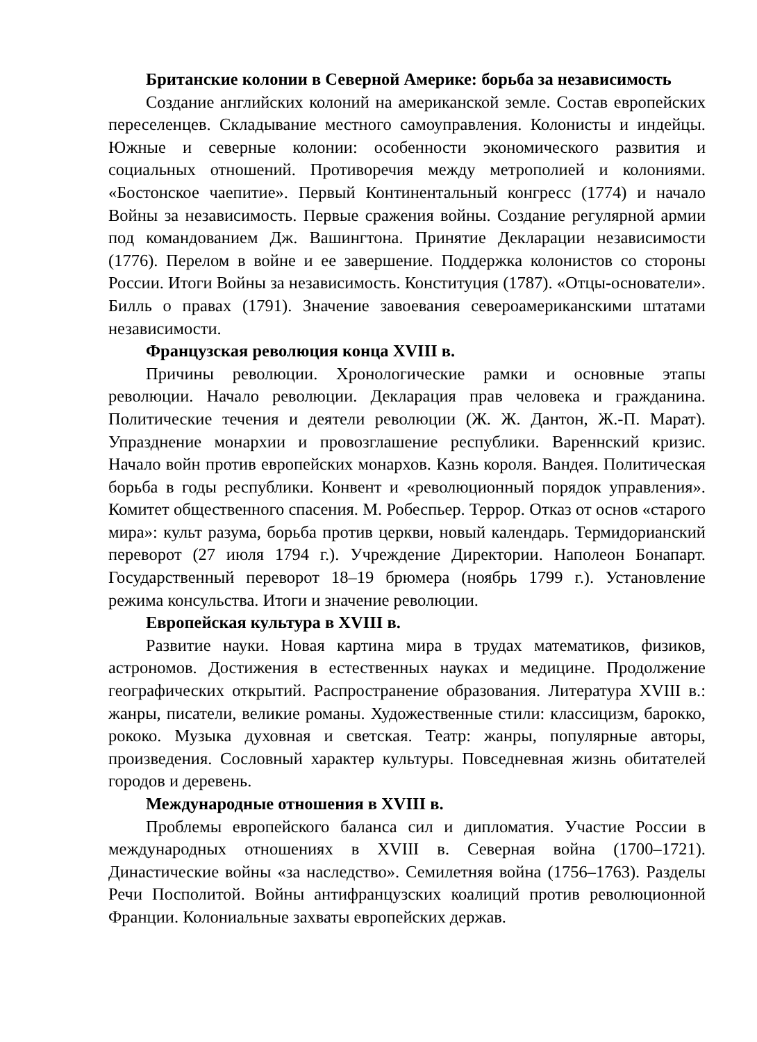Британские колонии в Северной Америке: борьба за независимость
Создание английских колоний на американской земле. Состав европейских переселенцев. Складывание местного самоуправления. Колонисты и индейцы. Южные и северные колонии: особенности экономического развития и социальных отношений. Противоречия между метрополией и колониями. «Бостонское чаепитие». Первый Континентальный конгресс (1774) и начало Войны за независимость. Первые сражения войны. Создание регулярной армии под командованием Дж. Вашингтона. Принятие Декларации независимости (1776). Перелом в войне и ее завершение. Поддержка колонистов со стороны России. Итоги Войны за независимость. Конституция (1787). «Отцы-основатели». Билль о правах (1791). Значение завоевания североамериканскими штатами независимости.
Французская революция конца XVIII в.
Причины революции. Хронологические рамки и основные этапы революции. Начало революции. Декларация прав человека и гражданина. Политические течения и деятели революции (Ж. Ж. Дантон, Ж.-П. Марат). Упразднение монархии и провозглашение республики. Вареннский кризис. Начало войн против европейских монархов. Казнь короля. Вандея. Политическая борьба в годы республики. Конвент и «революционный порядок управления». Комитет общественного спасения. М. Робеспьер. Террор. Отказ от основ «старого мира»: культ разума, борьба против церкви, новый календарь. Термидорианский переворот (27 июля 1794 г.). Учреждение Директории. Наполеон Бонапарт. Государственный переворот 18–19 брюмера (ноябрь 1799 г.). Установление режима консульства. Итоги и значение революции.
Европейская культура в XVIII в.
Развитие науки. Новая картина мира в трудах математиков, физиков, астрономов. Достижения в естественных науках и медицине. Продолжение географических открытий. Распространение образования. Литература XVIII в.: жанры, писатели, великие романы. Художественные стили: классицизм, барокко, рококо. Музыка духовная и светская. Театр: жанры, популярные авторы, произведения. Сословный характер культуры. Повседневная жизнь обитателей городов и деревень.
Международные отношения в XVIII в.
Проблемы европейского баланса сил и дипломатия. Участие России в международных отношениях в XVIII в. Северная война (1700–1721). Династические войны «за наследство». Семилетняя война (1756–1763). Разделы Речи Посполитой. Войны антифранцузских коалиций против революционной Франции. Колониальные захваты европейских держав.